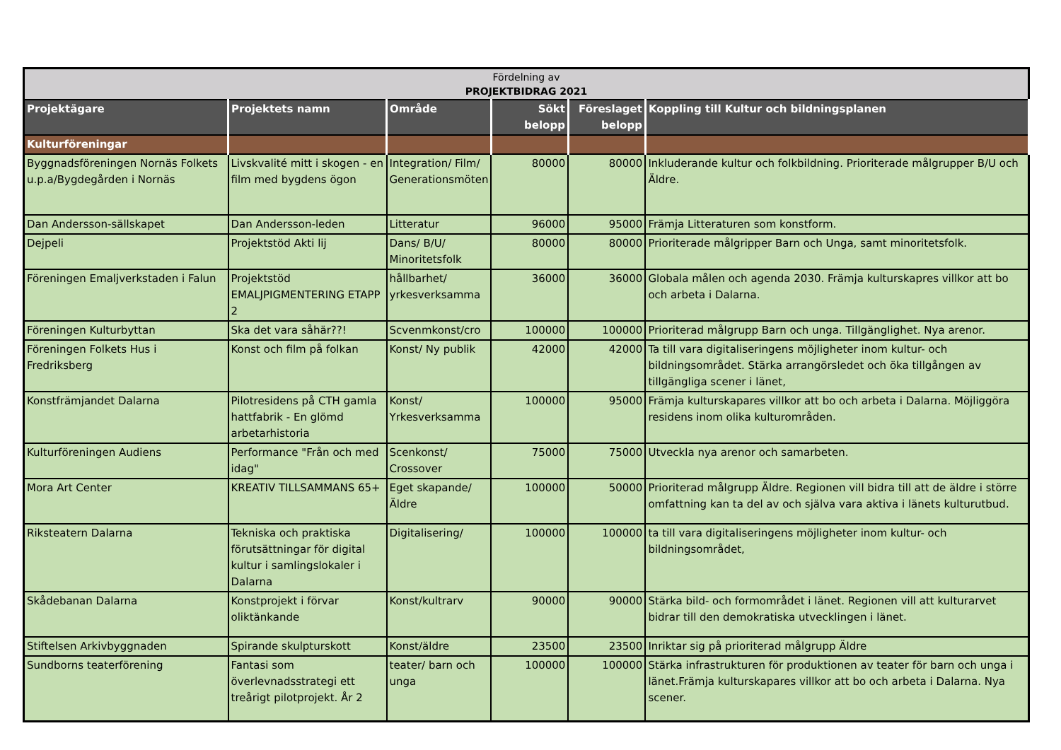| Fördelning av PROJEKTBIDRAG 2021 | | | | | |
| Projektägare | Projektets namn | Område | Sökt belopp | Föreslaget belopp | Koppling till Kultur och bildningsplanen |
| Kulturföreningar | | | | | |
| Byggnadsföreningen Nornäs Folkets u.p.a/Bygdegården i Nornäs | Livskvalité mitt i skogen - en film med bygdens ögon | Integration/ Film/ Generationsmöten | 80000 | 80000 | Inkluderande kultur och folkbildning. Prioriterade målgrupper B/U och Äldre. |
| Dan Andersson-sällskapet | Dan Andersson-leden | Litteratur | 96000 | 95000 | Främja Litteraturen som konstform. |
| Dejpeli | Projektstöd Akti lij | Dans/ B/U/ Minoritetsfolk | 80000 | 80000 | Prioriterade målgripper Barn och Unga, samt minoritetsfolk. |
| Föreningen Emaljverkstaden i Falun | Projektstöd EMALJPIGMENTERING ETAPP 2 | hållbarhet/ yrkesverksamma | 36000 | 36000 | Globala målen och agenda 2030. Främja kulturskapres villkor att bo och arbeta i Dalarna. |
| Föreningen Kulturbyttan | Ska det vara såhär??! | Scvenmkonst/cro | 100000 | 100000 | Prioriterad målgrupp Barn och unga. Tillgänglighet. Nya arenor. |
| Föreningen Folkets Hus i Fredriksberg | Konst och film på folkan | Konst/ Ny publik | 42000 | 42000 | Ta till vara digitaliseringens möjligheter inom kultur- och bildningsområdet. Stärka arrangörsledet och öka tillgången av tillgängliga scener i länet, |
| Konstfrämjandet Dalarna | Pilotresidens på CTH gamla hattfabrik - En glömd arbetarhistoria | Konst/ Yrkesverksamma | 100000 | 95000 | Främja kulturskapares villkor att bo och arbeta i Dalarna. Möjliggöra residens inom olika kulturområden. |
| Kulturföreningen Audiens | Performance "Från och med idag" | Scenkonst/ Crossover | 75000 | 75000 | Utveckla nya arenor och samarbeten. |
| Mora Art Center | KREATIV TILLSAMMANS 65+ | Eget skapande/ Äldre | 100000 | 50000 | Prioriterad målgrupp Äldre. Regionen vill bidra till att de äldre i större omfattning kan ta del av och själva vara aktiva i länets kulturutbud. |
| Riksteatern Dalarna | Tekniska och praktiska förutsättningar för digital kultur i samlingslokaler i Dalarna | Digitalisering/ | 100000 | 100000 | ta till vara digitaliseringens möjligheter inom kultur- och bildningsområdet, |
| Skådebanan Dalarna | Konstprojekt i förvar oliktänkande | Konst/kultrarv | 90000 | 90000 | Stärka bild- och formområdet i länet. Regionen vill att kulturarvet bidrar till den demokratiska utvecklingen i länet. |
| Stiftelsen Arkivbyggnaden | Spirande skulpturskott | Konst/äldre | 23500 | 23500 | Inriktar sig på prioriterad målgrupp Äldre |
| Sundborns teaterförening | Fantasi som överlevnadsstrategi ett treårigt pilotprojekt. År 2 | teater/ barn och unga | 100000 | 100000 | Stärka infrastrukturen för produktionen av teater för barn och unga i länet.Främja kulturskapares villkor att bo och arbeta i Dalarna. Nya scener. |